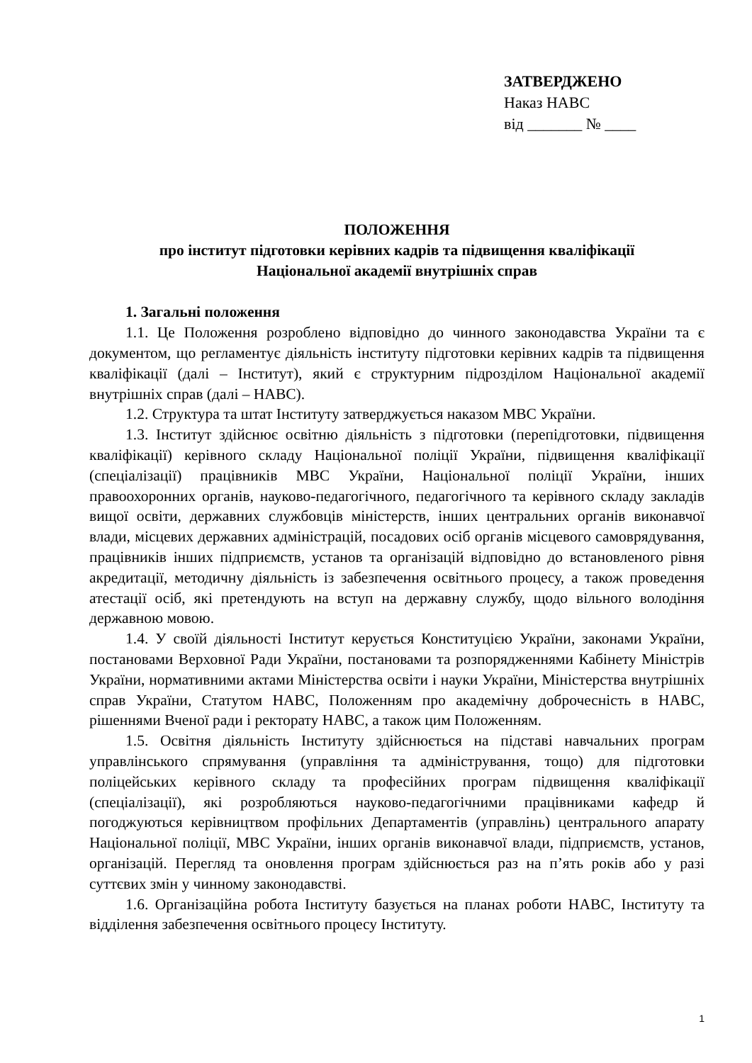ЗАТВЕРДЖЕНО
Наказ НАВС
від _______ № ____
ПОЛОЖЕННЯ
про інститут підготовки керівних кадрів та підвищення кваліфікації
Національної академії внутрішніх справ
1. Загальні положення
1.1. Це Положення розроблено відповідно до чинного законодавства України та є документом, що регламентує діяльність інституту підготовки керівних кадрів та підвищення кваліфікації (далі – Інститут), який є структурним підрозділом Національної академії внутрішніх справ (далі – НАВС).
1.2. Структура та штат Інституту затверджується наказом МВС України.
1.3. Інститут здійснює освітню діяльність з підготовки (перепідготовки, підвищення кваліфікації) керівного складу Національної поліції України, підвищення кваліфікації (спеціалізації) працівників МВС України, Національної поліції України, інших правоохоронних органів, науково-педагогічного, педагогічного та керівного складу закладів вищої освіти, державних службовців міністерств, інших центральних органів виконавчої влади, місцевих державних адміністрацій, посадових осіб органів місцевого самоврядування, працівників інших підприємств, установ та організацій відповідно до встановленого рівня акредитації, методичну діяльність із забезпечення освітнього процесу, а також проведення атестації осіб, які претендують на вступ на державну службу, щодо вільного володіння державною мовою.
1.4. У своїй діяльності Інститут керується Конституцією України, законами України, постановами Верховної Ради України, постановами та розпорядженнями Кабінету Міністрів України, нормативними актами Міністерства освіти і науки України, Міністерства внутрішніх справ України, Статутом НАВС, Положенням про академічну доброчесність в НАВС, рішеннями Вченої ради і ректорату НАВС, а також цим Положенням.
1.5. Освітня діяльність Інституту здійснюється на підставі навчальних програм управлінського спрямування (управління та адміністрування, тощо) для підготовки поліцейських керівного складу та професійних програм підвищення кваліфікації (спеціалізації), які розробляються науково-педагогічними працівниками кафедр й погоджуються керівництвом профільних Департаментів (управлінь) центрального апарату Національної поліції, МВС України, інших органів виконавчої влади, підприємств, установ, організацій. Перегляд та оновлення програм здійснюється раз на п’ять років або у разі суттєвих змін у чинному законодавстві.
1.6. Організаційна робота Інституту базується на планах роботи НАВС, Інституту та відділення забезпечення освітнього процесу Інституту.
1